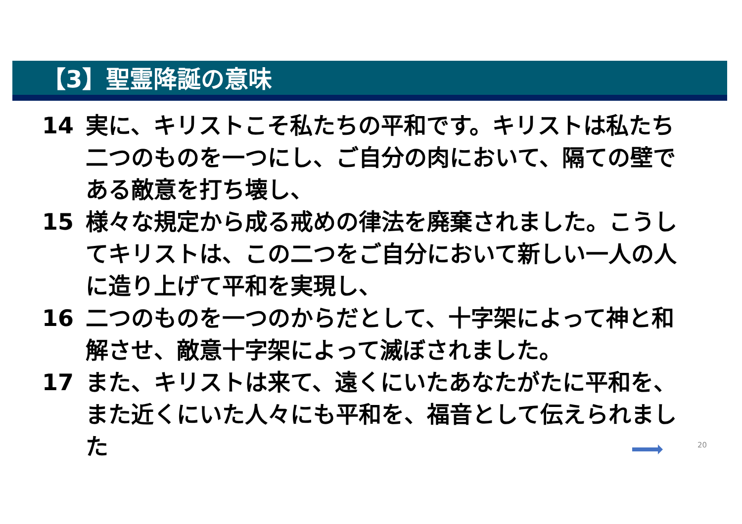【3】聖霊降誕の意味
14 実に、キリストこそ私たちの平和です。キリストは私たち二つのものを一つにし、ご自分の肉において、隔ての壁である敵意を打ち壊し、
15 様々な規定から成る戒めの律法を廃棄されました。こうしてキリストは、この二つをご自分において新しい一人の人に造り上げて平和を実現し、
16 二つのものを一つのからだとして、十字架によって神と和解させ、敵意十字架によって滅ぼされました。
17 また、キリストは来て、遠くにいたあなたがたに平和を、また近くにいた人々にも平和を、福音として伝えられました
20